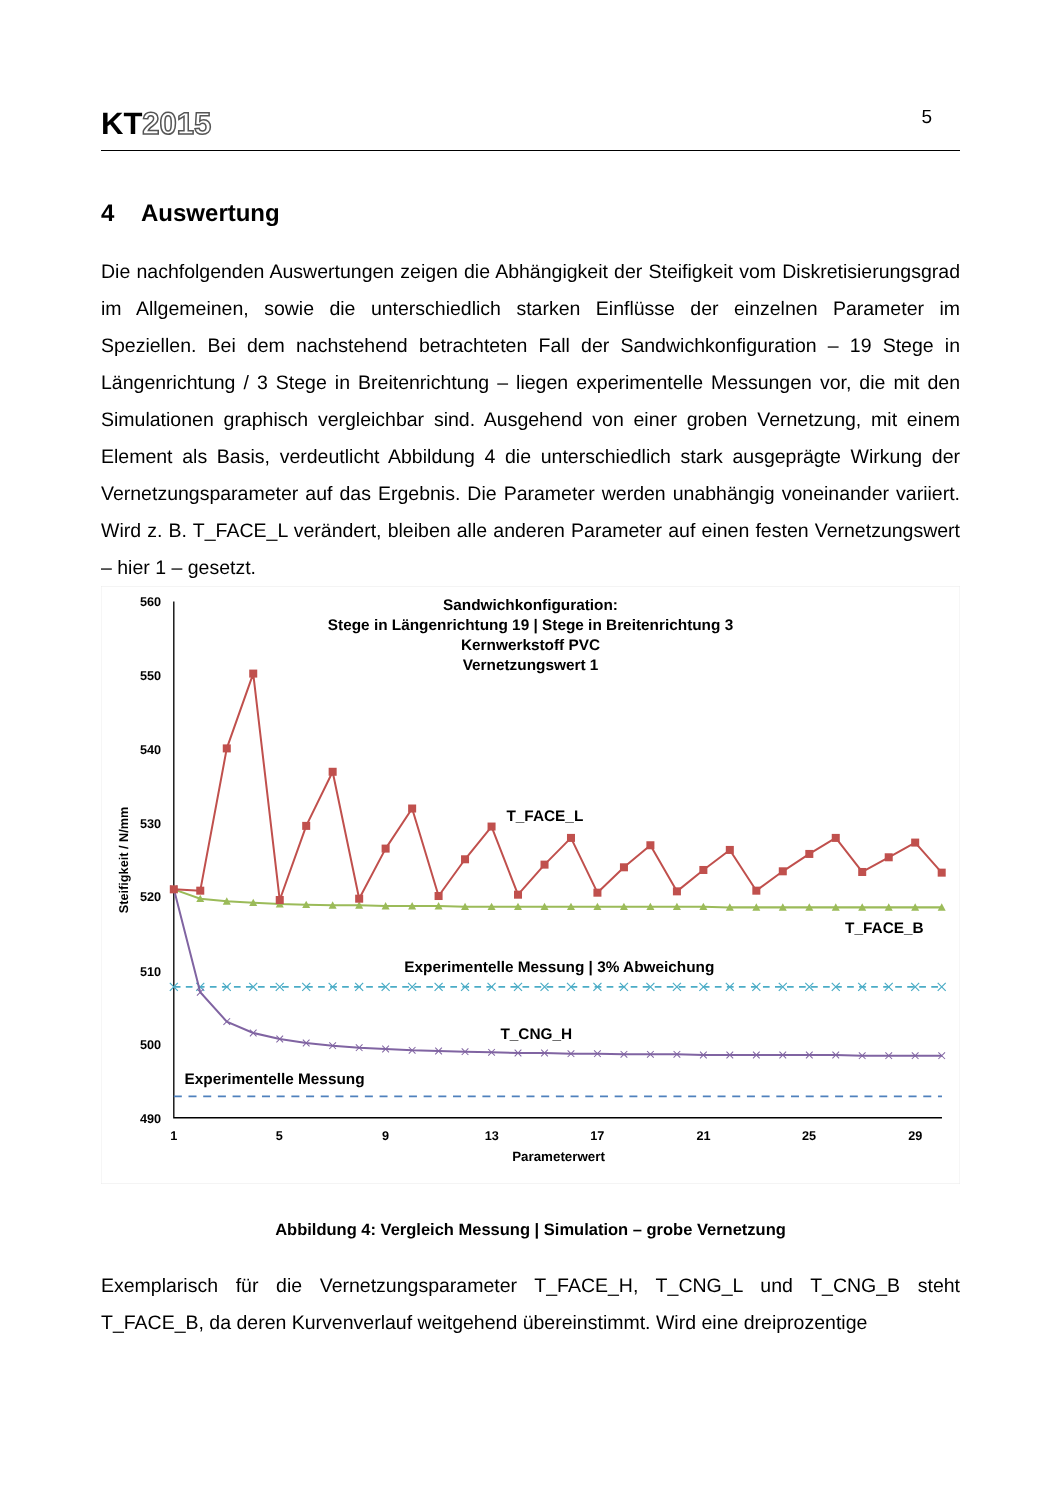KT2015
5
4 Auswertung
Die nachfolgenden Auswertungen zeigen die Abhängigkeit der Steifigkeit vom Diskretisierungsgrad im Allgemeinen, sowie die unterschiedlich starken Einflüsse der einzelnen Parameter im Speziellen. Bei dem nachstehend betrachteten Fall der Sandwichkonfiguration – 19 Stege in Längenrichtung / 3 Stege in Breitenrichtung – liegen experimentelle Messungen vor, die mit den Simulationen graphisch vergleichbar sind. Ausgehend von einer groben Vernetzung, mit einem Element als Basis, verdeutlicht Abbildung 4 die unterschiedlich stark ausgeprägte Wirkung der Vernetzungsparameter auf das Ergebnis. Die Parameter werden unabhängig voneinander variiert. Wird z. B. T_FACE_L verändert, bleiben alle anderen Parameter auf einen festen Vernetzungswert – hier 1 – gesetzt.
560
550
540
530
520
510
500
490
1
5
9
13
17
21
25
29
Parameterwert
Steifigkeit / N/mm
Sandwichkonfiguration:
Stege in Längenrichtung 19 | Stege in Breitenrichtung 3
Kernwerkstoff PVC
Vernetzungswert 1
T_FACE_L
T_FACE_B
Experimentelle Messung | 3% Abweichung
T_CNG_H
Experimentelle Messung
Abbildung 4: Vergleich Messung | Simulation – grobe Vernetzung
Exemplarisch für die Vernetzungsparameter T_FACE_H, T_CNG_L und T_CNG_B steht T_FACE_B, da deren Kurvenverlauf weitgehend übereinstimmt. Wird eine dreiprozentige